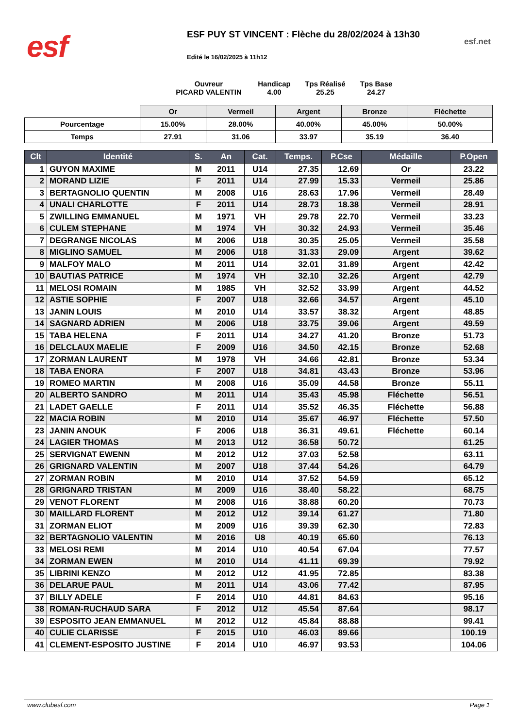esf
ESF PUY ST VINCENT : Flèche du 28/02/2024 à 13h30
Edité le 16/02/2025 à 11h12
esf.net
Ouvreur
PICARD VALENTIN
Handicap
4.00
Tps Réalisé
25.25
Tps Base
24.27
| | Or | Vermeil | Argent | Bronze | Fléchette |
| Pourcentage | 15.00% | 28.00% | 40.00% | 45.00% | 50.00% |
| Temps | 27.91 | 31.06 | 33.97 | 35.19 | 36.40 |
| Clt | Identité | S. | An | Cat. | Temps. | P.Cse | Médaille | P.Open |
| --- | --- | --- | --- | --- | --- | --- | --- | --- |
| 1 | GUYON MAXIME | M | 2011 | U14 | 27.35 | 12.69 | Or | 23.22 |
| 2 | MORAND LIZIE | F | 2011 | U14 | 27.99 | 15.33 | Vermeil | 25.86 |
| 3 | BERTAGNOLIO QUENTIN | M | 2008 | U16 | 28.63 | 17.96 | Vermeil | 28.49 |
| 4 | UNALI CHARLOTTE | F | 2011 | U14 | 28.73 | 18.38 | Vermeil | 28.91 |
| 5 | ZWILLING EMMANUEL | M | 1971 | VH | 29.78 | 22.70 | Vermeil | 33.23 |
| 6 | CULEM STEPHANE | M | 1974 | VH | 30.32 | 24.93 | Vermeil | 35.46 |
| 7 | DEGRANGE NICOLAS | M | 2006 | U18 | 30.35 | 25.05 | Vermeil | 35.58 |
| 8 | MIGLINO SAMUEL | M | 2006 | U18 | 31.33 | 29.09 | Argent | 39.62 |
| 9 | MALFOY MALO | M | 2011 | U14 | 32.01 | 31.89 | Argent | 42.42 |
| 10 | BAUTIAS PATRICE | M | 1974 | VH | 32.10 | 32.26 | Argent | 42.79 |
| 11 | MELOSI ROMAIN | M | 1985 | VH | 32.52 | 33.99 | Argent | 44.52 |
| 12 | ASTIE SOPHIE | F | 2007 | U18 | 32.66 | 34.57 | Argent | 45.10 |
| 13 | JANIN LOUIS | M | 2010 | U14 | 33.57 | 38.32 | Argent | 48.85 |
| 14 | SAGNARD ADRIEN | M | 2006 | U18 | 33.75 | 39.06 | Argent | 49.59 |
| 15 | TABA HELENA | F | 2011 | U14 | 34.27 | 41.20 | Bronze | 51.73 |
| 16 | DELCLAUX MAELIE | F | 2009 | U16 | 34.50 | 42.15 | Bronze | 52.68 |
| 17 | ZORMAN LAURENT | M | 1978 | VH | 34.66 | 42.81 | Bronze | 53.34 |
| 18 | TABA ENORA | F | 2007 | U18 | 34.81 | 43.43 | Bronze | 53.96 |
| 19 | ROMEO MARTIN | M | 2008 | U16 | 35.09 | 44.58 | Bronze | 55.11 |
| 20 | ALBERTO SANDRO | M | 2011 | U14 | 35.43 | 45.98 | Fléchette | 56.51 |
| 21 | LADET GAELLE | F | 2011 | U14 | 35.52 | 46.35 | Fléchette | 56.88 |
| 22 | MACIA ROBIN | M | 2010 | U14 | 35.67 | 46.97 | Fléchette | 57.50 |
| 23 | JANIN ANOUK | F | 2006 | U18 | 36.31 | 49.61 | Fléchette | 60.14 |
| 24 | LAGIER THOMAS | M | 2013 | U12 | 36.58 | 50.72 | | 61.25 |
| 25 | SERVIGNAT EWENN | M | 2012 | U12 | 37.03 | 52.58 | | 63.11 |
| 26 | GRIGNARD VALENTIN | M | 2007 | U18 | 37.44 | 54.26 | | 64.79 |
| 27 | ZORMAN ROBIN | M | 2010 | U14 | 37.52 | 54.59 | | 65.12 |
| 28 | GRIGNARD TRISTAN | M | 2009 | U16 | 38.40 | 58.22 | | 68.75 |
| 29 | VENOT FLORENT | M | 2008 | U16 | 38.88 | 60.20 | | 70.73 |
| 30 | MAILLARD FLORENT | M | 2012 | U12 | 39.14 | 61.27 | | 71.80 |
| 31 | ZORMAN ELIOT | M | 2009 | U16 | 39.39 | 62.30 | | 72.83 |
| 32 | BERTAGNOLIO VALENTIN | M | 2016 | U8 | 40.19 | 65.60 | | 76.13 |
| 33 | MELOSI REMI | M | 2014 | U10 | 40.54 | 67.04 | | 77.57 |
| 34 | ZORMAN EWEN | M | 2010 | U14 | 41.11 | 69.39 | | 79.92 |
| 35 | LIBRINI KENZO | M | 2012 | U12 | 41.95 | 72.85 | | 83.38 |
| 36 | DELARUE PAUL | M | 2011 | U14 | 43.06 | 77.42 | | 87.95 |
| 37 | BILLY ADELE | F | 2014 | U10 | 44.81 | 84.63 | | 95.16 |
| 38 | ROMAN-RUCHAUD SARA | F | 2012 | U12 | 45.54 | 87.64 | | 98.17 |
| 39 | ESPOSITO JEAN EMMANUEL | M | 2012 | U12 | 45.84 | 88.88 | | 99.41 |
| 40 | CULIE CLARISSE | F | 2015 | U10 | 46.03 | 89.66 | | 100.19 |
| 41 | CLEMENT-ESPOSITO JUSTINE | F | 2014 | U10 | 46.97 | 93.53 | | 104.06 |
www.clubesf.com Page 1